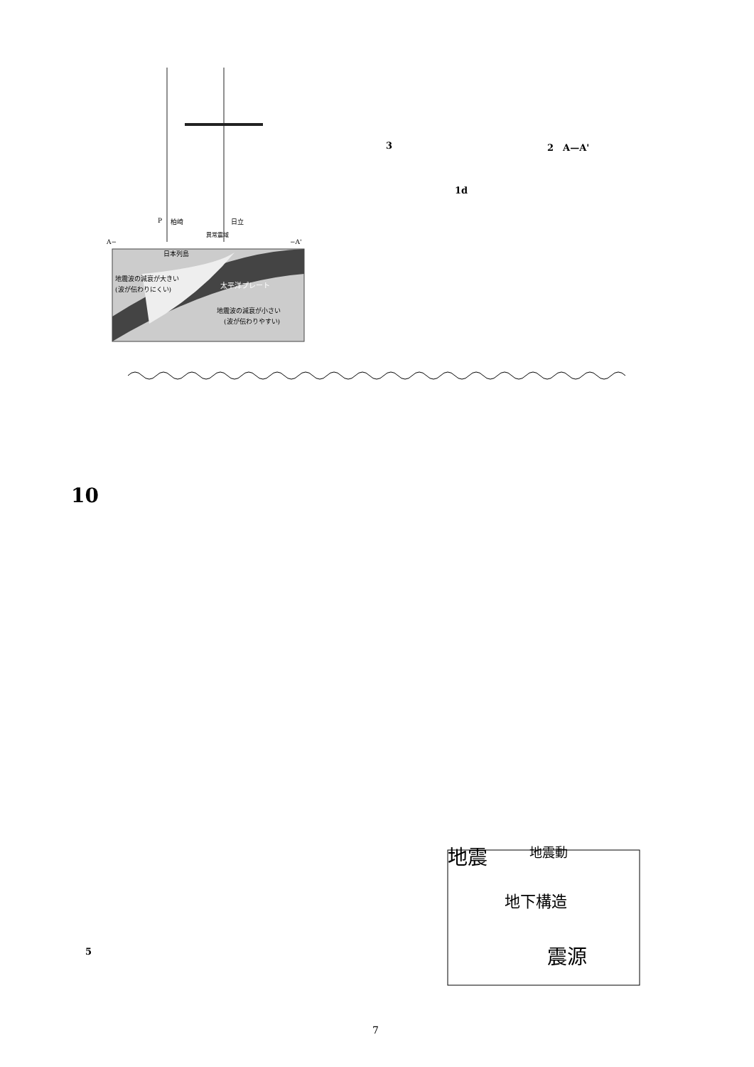P
柏崎
日立
異常震域
A−
−A'
日本列島
地震波の減衰が大きい
(波が伝わりにくい)
太平洋プレート
地震波の減衰が小さい
(波が伝わりやすい)
3 2　A—A'
1d
10
5
地震
地震動
地下構造
震源
7